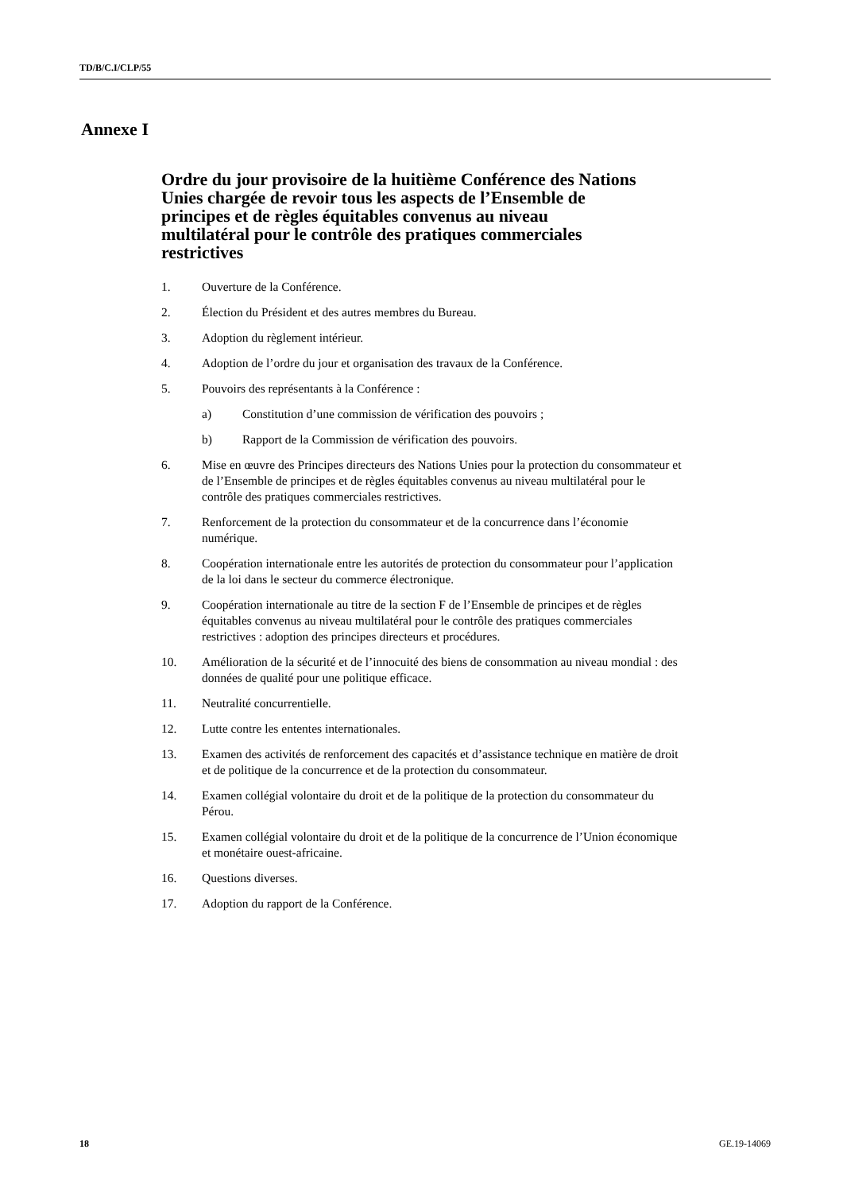TD/B/C.I/CLP/55
Annexe I
Ordre du jour provisoire de la huitième Conférence des Nations Unies chargée de revoir tous les aspects de l’Ensemble de principes et de règles équitables convenus au niveau multilatéral pour le contrôle des pratiques commerciales restrictives
1. Ouverture de la Conférence.
2. Élection du Président et des autres membres du Bureau.
3. Adoption du règlement intérieur.
4. Adoption de l’ordre du jour et organisation des travaux de la Conférence.
5. Pouvoirs des représentants à la Conférence :
a) Constitution d’une commission de vérification des pouvoirs ;
b) Rapport de la Commission de vérification des pouvoirs.
6. Mise en œuvre des Principes directeurs des Nations Unies pour la protection du consommateur et de l’Ensemble de principes et de règles équitables convenus au niveau multilatéral pour le contrôle des pratiques commerciales restrictives.
7. Renforcement de la protection du consommateur et de la concurrence dans l’économie numérique.
8. Coopération internationale entre les autorités de protection du consommateur pour l’application de la loi dans le secteur du commerce électronique.
9. Coopération internationale au titre de la section F de l’Ensemble de principes et de règles équitables convenus au niveau multilatéral pour le contrôle des pratiques commerciales restrictives : adoption des principes directeurs et procédures.
10. Amélioration de la sécurité et de l’innocuité des biens de consommation au niveau mondial : des données de qualité pour une politique efficace.
11. Neutralité concurrentielle.
12. Lutte contre les ententes internationales.
13. Examen des activités de renforcement des capacités et d’assistance technique en matière de droit et de politique de la concurrence et de la protection du consommateur.
14. Examen collégial volontaire du droit et de la politique de la protection du consommateur du Pérou.
15. Examen collégial volontaire du droit et de la politique de la concurrence de l’Union économique et monétaire ouest-africaine.
16. Questions diverses.
17. Adoption du rapport de la Conférence.
18 GE.19-14069